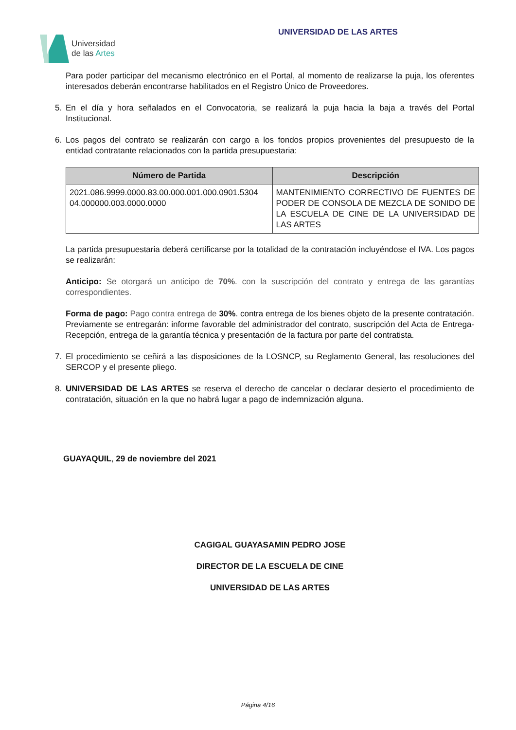Universidad
de las Artes
UNIVERSIDAD DE LAS ARTES
Para poder participar del mecanismo electrónico en el Portal, al momento de realizarse la puja, los oferentes interesados deberán encontrarse habilitados en el Registro Único de Proveedores.
5. En el día y hora señalados en el Convocatoria, se realizará la puja hacia la baja a través del Portal Institucional.
6. Los pagos del contrato se realizarán con cargo a los fondos propios provenientes del presupuesto de la entidad contratante relacionados con la partida presupuestaria:
| Número de Partida | Descripción |
| --- | --- |
| 2021.086.9999.0000.83.00.000.001.000.0901.5304 04.000000.003.0000.0000 | MANTENIMIENTO CORRECTIVO DE FUENTES DE PODER DE CONSOLA DE MEZCLA DE SONIDO DE LA ESCUELA DE CINE DE LA UNIVERSIDAD DE LAS ARTES |
La partida presupuestaria deberá certificarse por la totalidad de la contratación incluyéndose el IVA. Los pagos se realizarán:
Anticipo: Se otorgará un anticipo de 70%. con la suscripción del contrato y entrega de las garantías correspondientes.
Forma de pago: Pago contra entrega de 30%. contra entrega de los bienes objeto de la presente contratación. Previamente se entregarán: informe favorable del administrador del contrato, suscripción del Acta de Entrega-Recepción, entrega de la garantía técnica y presentación de la factura por parte del contratista.
7. El procedimiento se ceñirá a las disposiciones de la LOSNCP, su Reglamento General, las resoluciones del SERCOP y el presente pliego.
8. UNIVERSIDAD DE LAS ARTES se reserva el derecho de cancelar o declarar desierto el procedimiento de contratación, situación en la que no habrá lugar a pago de indemnización alguna.
GUAYAQUIL, 29 de noviembre del 2021
CAGIGAL GUAYASAMIN PEDRO JOSE
DIRECTOR DE LA ESCUELA DE CINE
UNIVERSIDAD DE LAS ARTES
Página 4/16